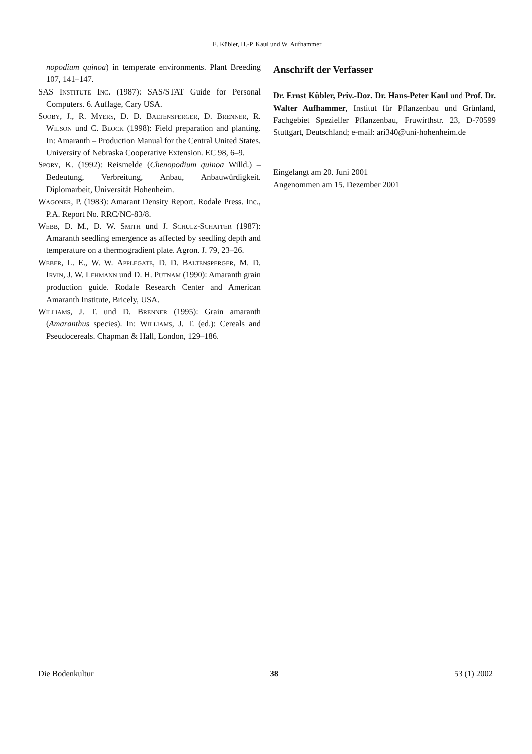E. Kübler, H.-P. Kaul und W. Aufhammer
nopodium quinoa) in temperate environments. Plant Breeding 107, 141–147.
SAS Institute Inc. (1987): SAS/STAT Guide for Personal Computers. 6. Auflage, Cary USA.
Sooby, J., R. Myers, D. D. Baltensperger, D. Brenner, R. Wilson und C. Block (1998): Field preparation and planting. In: Amaranth – Production Manual for the Central United States. University of Nebraska Cooperative Extension. EC 98, 6–9.
Spory, K. (1992): Reismelde (Chenopodium quinoa Willd.) – Bedeutung, Verbreitung, Anbau, Anbauwürdigkeit. Diplomarbeit, Universität Hohenheim.
Wagoner, P. (1983): Amarant Density Report. Rodale Press. Inc., P.A. Report No. RRC/NC-83/8.
Webb, D. M., D. W. Smith und J. Schulz-Schaffer (1987): Amaranth seedling emergence as affected by seedling depth and temperature on a thermogradient plate. Agron. J. 79, 23–26.
Weber, L. E., W. W. Applegate, D. D. Baltensperger, M. D. Irvin, J. W. Lehmann und D. H. Putnam (1990): Amaranth grain production guide. Rodale Research Center and American Amaranth Institute, Bricely, USA.
Williams, J. T. und D. Brenner (1995): Grain amaranth (Amaranthus species). In: Williams, J. T. (ed.): Cereals and Pseudocereals. Chapman & Hall, London, 129–186.
Anschrift der Verfasser
Dr. Ernst Kübler, Priv.-Doz. Dr. Hans-Peter Kaul und Prof. Dr. Walter Aufhammer, Institut für Pflanzenbau und Grünland, Fachgebiet Spezieller Pflanzenbau, Fruwirthstr. 23, D-70599 Stuttgart, Deutschland; e-mail: ari340@uni-hohenheim.de
Eingelangt am 20. Juni 2001
Angenommen am 15. Dezember 2001
Die Bodenkultur 38 53 (1) 2002